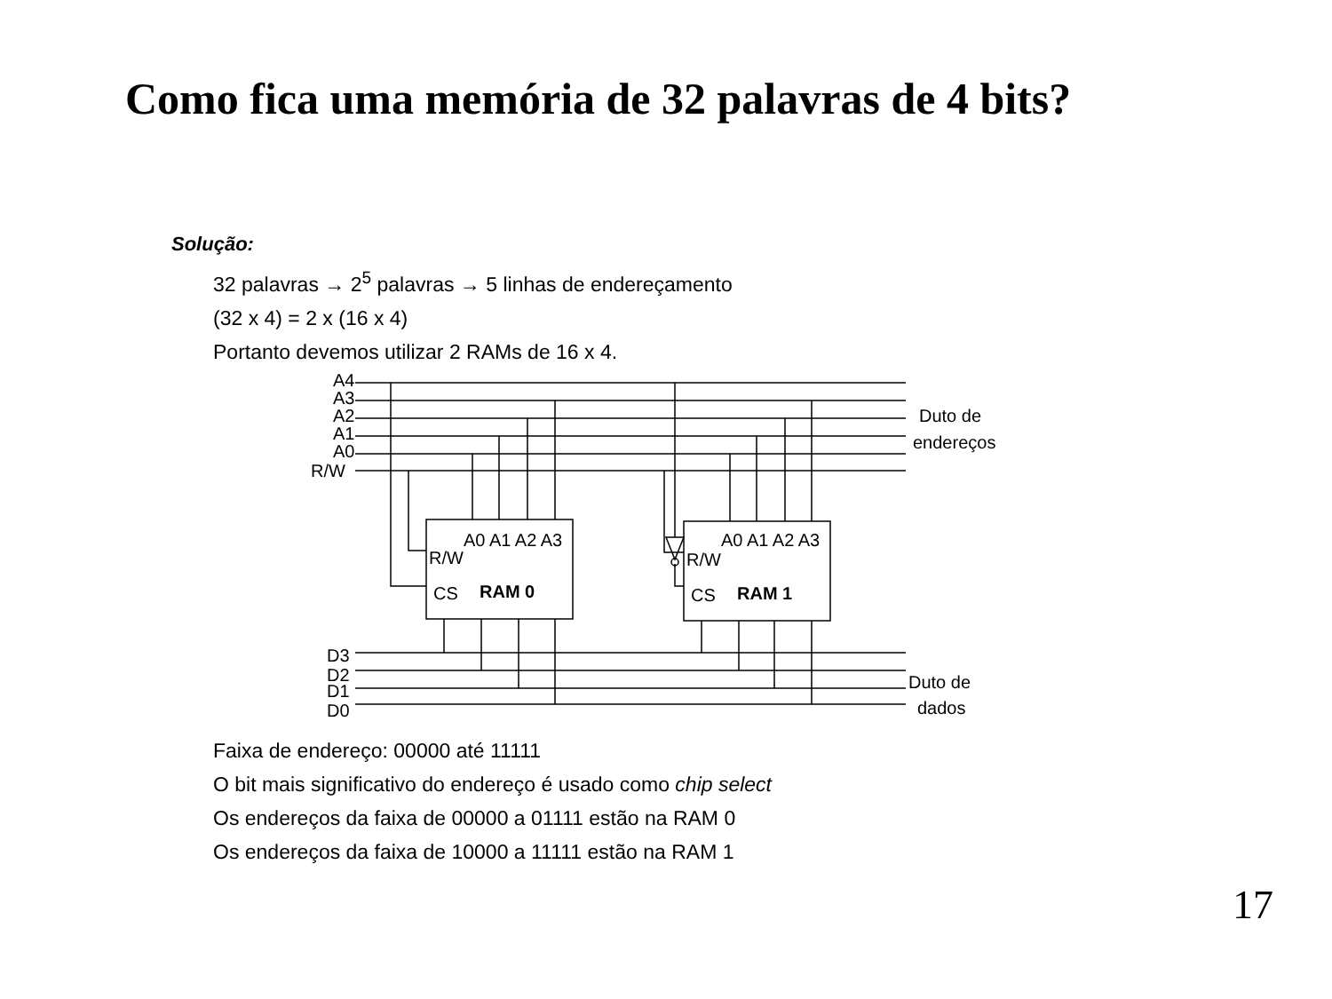Como fica uma memória de 32 palavras de 4 bits?
Solução:
32 palavras → 2<sup>5</sup> palavras → 5 linhas de endereçamento
(32 x 4) = 2 x (16 x 4)
Portanto devemos utilizar 2 RAMs de 16 x 4.
A4
A3
A2
A1
A0
R/W
Duto de
endereços
A0 A1 A2 A3
R/W
CS
RAM 0
A0 A1 A2 A3
R/W
CS
RAM 1
D3
D2
D1
D0
Duto de
dados
Faixa de endereço: 00000 até 11111
O bit mais significativo do endereço é usado como chip select
Os endereços da faixa de 00000 a 01111 estão na RAM 0
Os endereços da faixa de 10000 a 11111 estão na RAM 1
17